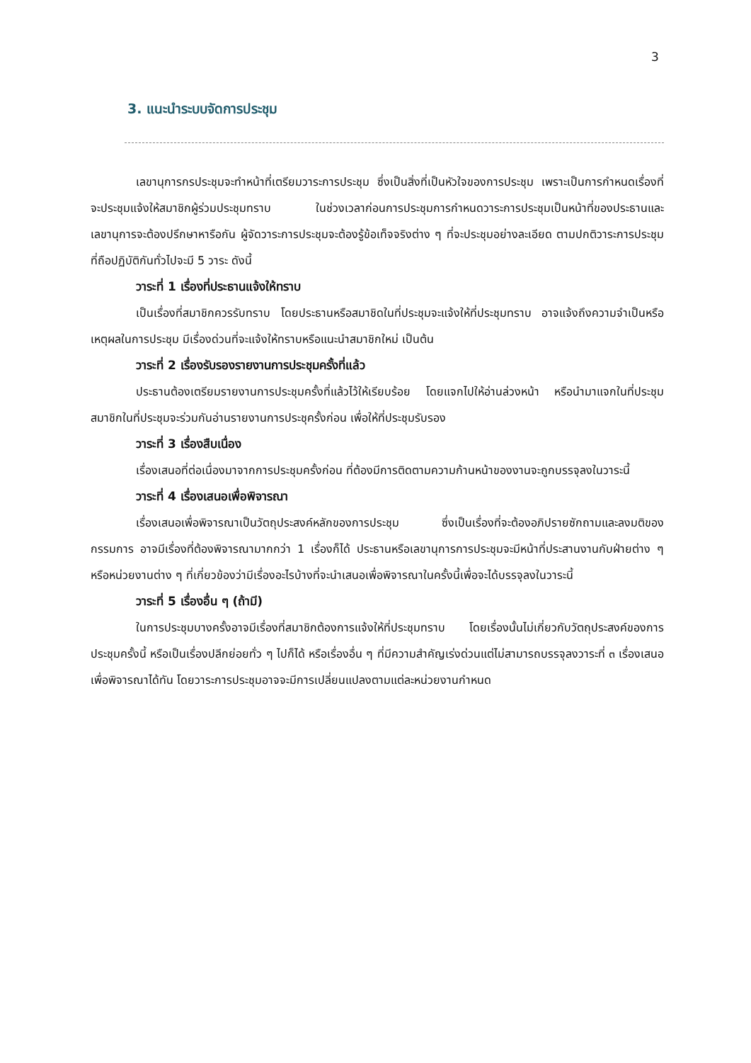3
3. แนะนำระบบจัดการประชุม
เลขานุการกรประชุมจะทำหน้าที่เตรียมวาระการประชุม ซึ่งเป็นสิ่งที่เป็นหัวใจของการประชุม เพราะเป็นการกำหนดเรื่องที่จะประชุมแจ้งให้สมาชิกผู้ร่วมประชุมทราบ ในช่วงเวลาก่อนการประชุมการกำหนดวาระการประชุมเป็นหน้าที่ของประธานและเลขานุการจะต้องปรึกษาหารือกัน ผู้จัดวาระการประชุมจะต้องรู้ข้อเท็จจริงต่าง ๆ ที่จะประชุมอย่างละเอียด ตามปกติวาระการประชุมที่ถือปฏิบัติกันทั่วไปจะมี 5 วาระ ดังนี้
วาระที่ 1 เรื่องที่ประธานแจ้งให้ทราบ
เป็นเรื่องที่สมาชิกควรรับทราบ โดยประธานหรือสมาชิดในที่ประชุมจะแจ้งให้ที่ประชุมทราบ อาจแจ้งถึงความจำเป็นหรือเหตุผลในการประชุม มีเรื่องด่วนที่จะแจ้งให้ทราบหรือแนะนำสมาชิกใหม่ เป็นต้น
วาระที่ 2 เรื่องรับรองรายงานการประชุมครั้งที่แล้ว
ประธานต้องเตรียมรายงานการประชุมครั้งที่แล้วไว้ให้เรียบร้อย โดยแจกไปให้อ่านล่วงหน้า หรือนำมาแจกในที่ประชุม สมาชิกในที่ประชุมจะร่วมกันอ่านรายงานการประชุครั้งก่อน เพื่อให้ที่ประชุมรับรอง
วาระที่ 3 เรื่องสืบเนื่อง
เรื่องเสนอที่ต่อเนื่องมาจากการประชุมครั้งก่อน ที่ต้องมีการติดตามความก้านหน้าของงานจะถูกบรรจุลงในวาระนี้
วาระที่ 4 เรื่องเสนอเพื่อพิจารณา
เรื่องเสนอเพื่อพิจารณาเป็นวัตถุประสงค์หลักของการประชุม ซึ่งเป็นเรื่องที่จะต้องอภิปรายซักถามและลงมติของกรรมการ อาจมีเรื่องที่ต้องพิจารณามากกว่า 1 เรื่องก็ได้ ประธานหรือเลขานุการการประชุมจะมีหน้าที่ประสานงานกับฝ่ายต่าง ๆ หรือหน่วยงานต่าง ๆ ที่เกี่ยวข้องว่ามีเรื่องอะไรบ้างที่จะนำเสนอเพื่อพิจารณาในครั้งนี้เพื่อจะได้บรรจุลงในวาระนี้
วาระที่ 5 เรื่องอื่น ๆ (ถ้ามี)
ในการประชุมบางครั้งอาจมีเรื่องที่สมาชิกต้องการแจ้งให้ที่ประชุมทราบ โดยเรื่องนั้นไม่เกี่ยวกับวัตถุประสงค์ของการประชุมครั้งนี้ หรือเป็นเรื่องปลีกย่อยทั่ว ๆ ไปก็ได้ หรือเรื่องอื่น ๆ ที่มีความสำคัญเร่งด่วนแต่ไม่สามารถบรรจุลงวาระที่ ๓ เรื่องเสนอเพื่อพิจารณาได้ทัน โดยวาระการประชุมอาจจะมีการเปลี่ยนแปลงตามแต่ละหน่วยงานกำหนด